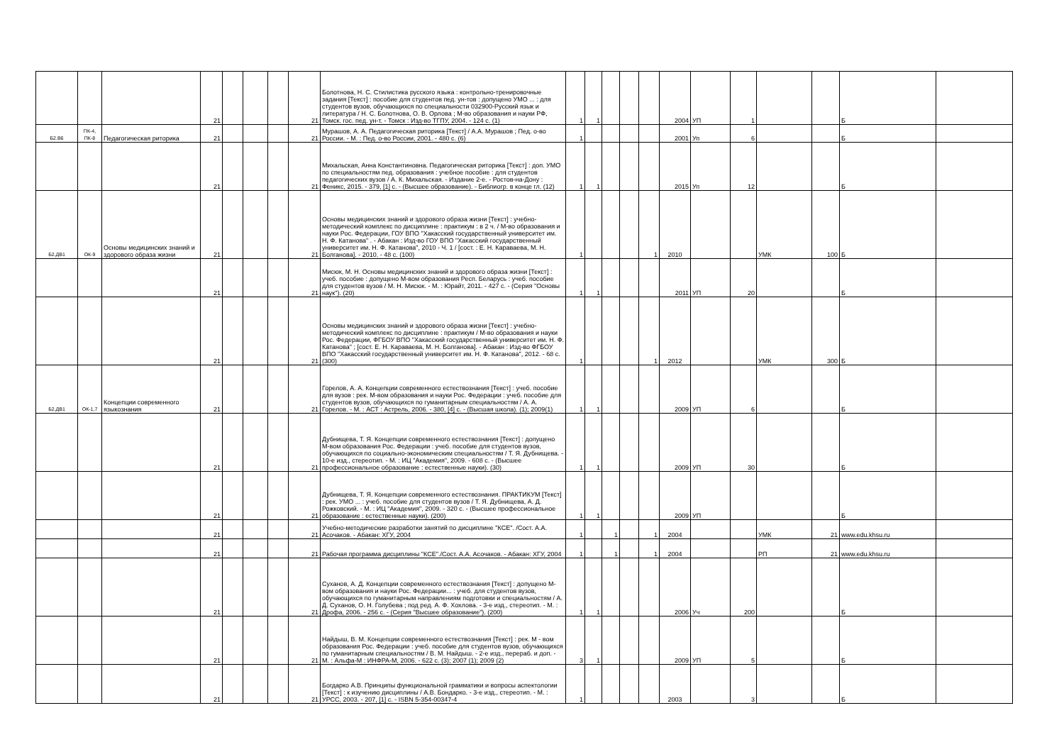| | | | 21 | | | | 21 | Болотнова, Н. С. Стилистика русского языка : контрольно-тренировочные задания [Текст] : пособие для студентов пед. ун-тов : допущено УМО ... : для студентов вузов, обучающихся по специальности 032900-Русский язык и литература / Н. С. Болотнова, О. В. Орлова ; М-во образования и науки РФ, Томск. гос. пед. ун-т. - Томск : Изд-во ТГПУ, 2004. - 124 с. (1) | 1 | 1 | | | | 2004 | УП | 1 | | | Б | |
| Б2.В6 | ПК-4, ПК-8 | Педагогическая риторика | 21 | | | | 21 | Мурашов, А. А. Педагогическая риторика [Текст] / А.А. Мурашов ; Пед. о-во России. - М. : Пед. о-во России, 2001. - 480 с. (6) | 1 | | | | | 2001 | Уп | 6 | | | Б | |
| | | | 21 | | | | 21 | Михальская, Анна Константиновна. Педагогическая риторика [Текст] : доп. УМО по специальностям пед. образования : учебное пособие : для студентов педагогических вузов / А. К. Михальская. - Издание 2-е. - Ростов-на-Дону : Феникс, 2015. - 379, [1] с. - (Высшее образование). - Библиогр. в конце гл. (12) | 1 | 1 | | | | 2015 | Уп | 12 | | | Б | |
| Б2.ДВ1 | ОК-9 | Основы медицинских знаний и здорового образа жизни | 21 | | | | 21 | Основы медицинских знаний и здорового образа жизни [Текст] : учебно-методический комплекс по дисциплине : практикум : в 2 ч. / М-во образования и науки Рос. Федерации, ГОУ ВПО "Хакасский государственный университет им. Н. Ф. Катанова" . - Абакан : Изд-во ГОУ ВПО "Хакасский государственный университет им. Н. Ф. Катанова", 2010 - Ч. 1 / [сост. : Е. Н. Караваева, М. Н. Болганова]. - 2010. - 48 с. (100) | 1 | | | | 1 | 2010 | | | УМК | 100 | Б | |
| | | | 21 | | | | 21 | Мисюк, М. Н. Основы медицинских знаний и здорового образа жизни [Текст] : учеб. пособие : допущено М-вом образования Респ. Беларусь : учеб. пособие для студентов вузов / М. Н. Мисюк. - М. : Юрайт, 2011. - 427 с. - (Серия "Основы наук"). (20) | 1 | 1 | | | | 2011 | УП | 20 | | | Б | |
| | | | 21 | | | | 21 | Основы медицинских знаний и здорового образа жизни [Текст] : учебно-методический комплекс по дисциплине : практикум / М-во образования и науки Рос. Федерации, ФГБОУ ВПО "Хакасский государственный университет им. Н. Ф. Катанова" ; [сост. Е. Н. Караваева, М. Н. Болганова]. - Абакан : Изд-во ФГБОУ ВПО "Хакасский государственный университет им. Н. Ф. Катанова", 2012. - 68 с. (300) | 1 | | | | 1 | 2012 | | | УМК | 300 | Б | |
| Б2.ДВ1 | ОК-1,7 | Концепции современного языкознания | 21 | | | | 21 | Горелов, А. А. Концепции современного естествознания [Текст] : учеб. пособие для вузов : рек. М-вом образования и науки Рос. Федерации : учеб. пособие для студентов вузов, обучающихся по гуманитарным специальностям / А. А. Горелов. - М. : АСТ : Астрель, 2006. - 380, [4] с. - (Высшая школа). (1); 2009(1) | 1 | 1 | | | | 2009 | УП | 6 | | | Б | |
| | | | 21 | | | | 21 | Дубнищева, Т. Я. Концепции современного естествознания [Текст] : допущено М-вом образования Рос. Федерации : учеб. пособие для студентов вузов, обучающихся по социально-экономическим специальностям / Т. Я. Дубнищева. - 10-е изд., стереотип. - М. : ИЦ "Академия", 2009. - 608 с. - (Высшее профессиональное образование : естественные науки). (30) | 1 | 1 | | | | 2009 | УП | 30 | | | Б | |
| | | | 21 | | | | 21 | Дубнищева, Т. Я. Концепции современного естествознания. ПРАКТИКУМ [Текст] : рек. УМО ... : учеб. пособие для студентов вузов / Т. Я. Дубнищева, А. Д. Рожковский. - М. : ИЦ "Академия", 2009. - 320 с. - (Высшее профессиональное образование : естественные науки). (200) | 1 | 1 | | | | 2009 | УП | | | | Б | |
| | | | 21 | | | | 21 | Учебно-методические разработки занятий по дисциплине "КСЕ". /Сост. А.А. Асочаков. - Абакан: ХГУ, 2004 | 1 | | 1 | | 1 | 2004 | | | УМК | 21 | www.edu.khsu.ru | |
| | | | 21 | | | | 21 | Рабочая программа дисциплины "КСЕ"./Сост. А.А. Асочаков. - Абакан: ХГУ, 2004 | 1 | | 1 | | 1 | 2004 | | | РП | 21 | www.edu.khsu.ru | |
| | | | 21 | | | | 21 | Суханов, А. Д. Концепции современного естествознания [Текст] : допущено М-вом образования и науки Рос. Федерации... : учеб. для студентов вузов, обучающихся по гуманитарным направлениям подготовки и специальностям / А. Д. Суханов, О. Н. Голубева ; под ред. А. Ф. Хохлова. - 3-е изд., стереотип. - М. : Дрофа, 2006. - 256 с. - (Серия "Высшее образование"). (200) | 1 | 1 | | | | 2006 | Уч | 200 | | | Б | |
| | | | 21 | | | | 21 | Найдыш, В. М. Концепции современного естествознания [Текст] : рек. М - вом образования Рос. Федерации : учеб. пособие для студентов вузов, обучающихся по гуманитарным специальностям / В. М. Найдыш. - 2-е изд., перераб. и доп. - М. : Альфа-М : ИНФРА-М, 2006. - 622 с. (3); 2007 (1); 2009 (2) | 3 | 1 | | | | 2009 | УП | 5 | | | Б | |
| | | | 21 | | | | 21 | Богдарко А.В. Принципы функциональной грамматики и вопросы аспектологии [Текст] : к изучению дисциплины / А.В. Бондарко. - 3-е изд., стереотип. - М. : УРСС, 2003. - 207, [1] с. - ISBN 5-354-00347-4 | 1 | | | | | 2003 | | 3 | | | Б | |